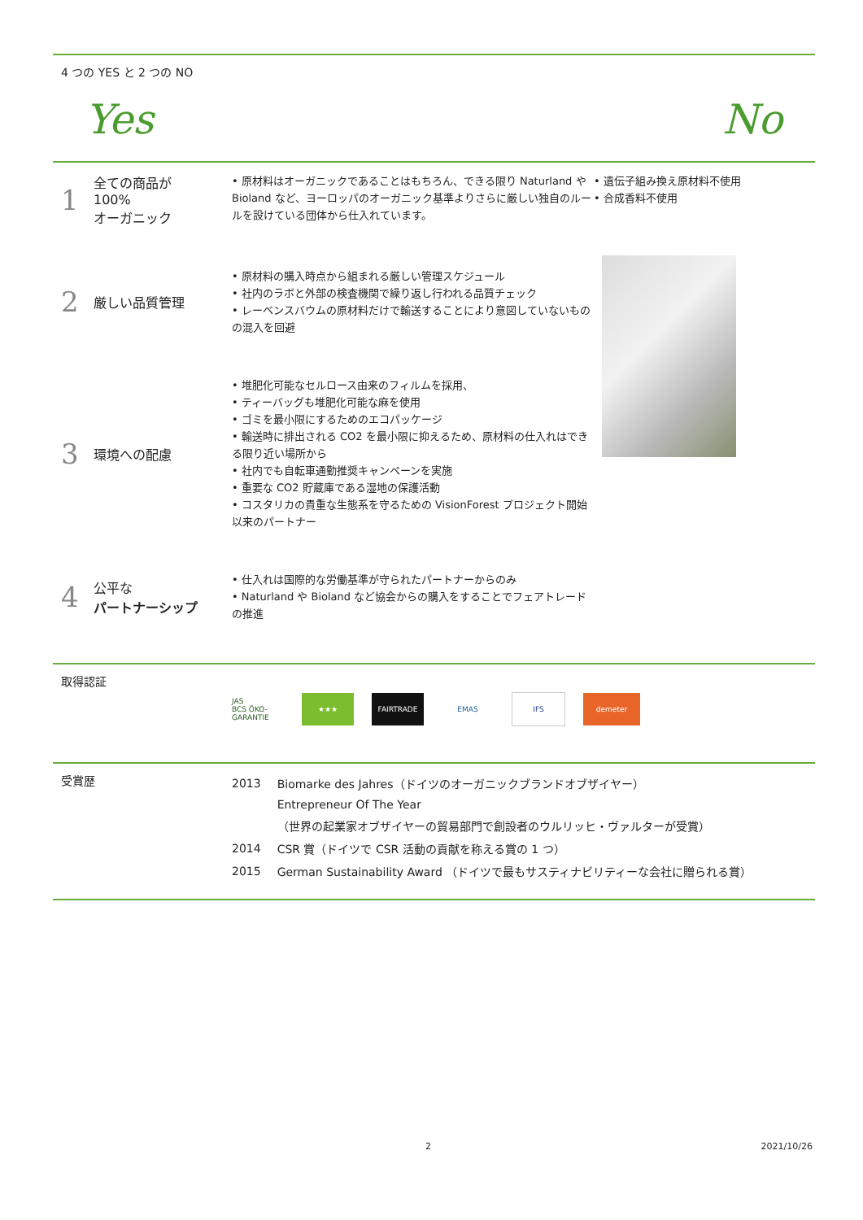4 つの YES と 2 つの NO
Yes No
1 全ての商品が
100%
オーガニック
• 原材料はオーガニックであることはもちろん、できる限り Naturland や Bioland など、ヨーロッパのオーガニック基準よりさらに厳しい独自のルールを設けている団体から仕入れています。
2 厳しい品質管理
• 原材料の購入時点から組まれる厳しい管理スケジュール
• 社内のラボと外部の検査機関で繰り返し行われる品質チェック
• レーベンスバウムの原材料だけで輸送することにより意図していないものの混入を回避
3 環境への配慮
• 堆肥化可能なセルロース由来のフィルムを採用、
• ティーバッグも堆肥化可能な麻を使用
• ゴミを最小限にするためのエコパッケージ
• 輸送時に排出される CO2 を最小限に抑えるため、原材料の仕入れはできる限り近い場所から
• 社内でも自転車通勤推奨キャンペーンを実施
• 重要な CO2 貯蔵庫である湿地の保護活動
• コスタリカの貴重な生態系を守るための VisionForest プロジェクト開始以来のパートナー
4 公平な
パートナーシップ
• 仕入れは国際的な労働基準が守られたパートナーからのみ
• Naturland や Bioland など協会からの購入をすることでフェアトレードの推進
• 遺伝子組み換え原材料不使用
• 合成香料不使用
取得認証
JAS
BCS ÖKO-GARANTIE
★★★ FAIRTRADE EMAS IFS demeter
受賞歴
| 2013 | Biomarke des Jahres（ドイツのオーガニックブランドオブザイヤー） |
| | Entrepreneur Of The Year |
| | （世界の起業家オブザイヤーの貿易部門で創設者のウルリッヒ・ヴァルターが受賞） |
| 2014 | CSR 賞（ドイツで CSR 活動の貢献を称える賞の 1 つ） |
| 2015 | German Sustainability Award （ドイツで最もサスティナビリティーな会社に贈られる賞） |
2 2021/10/26